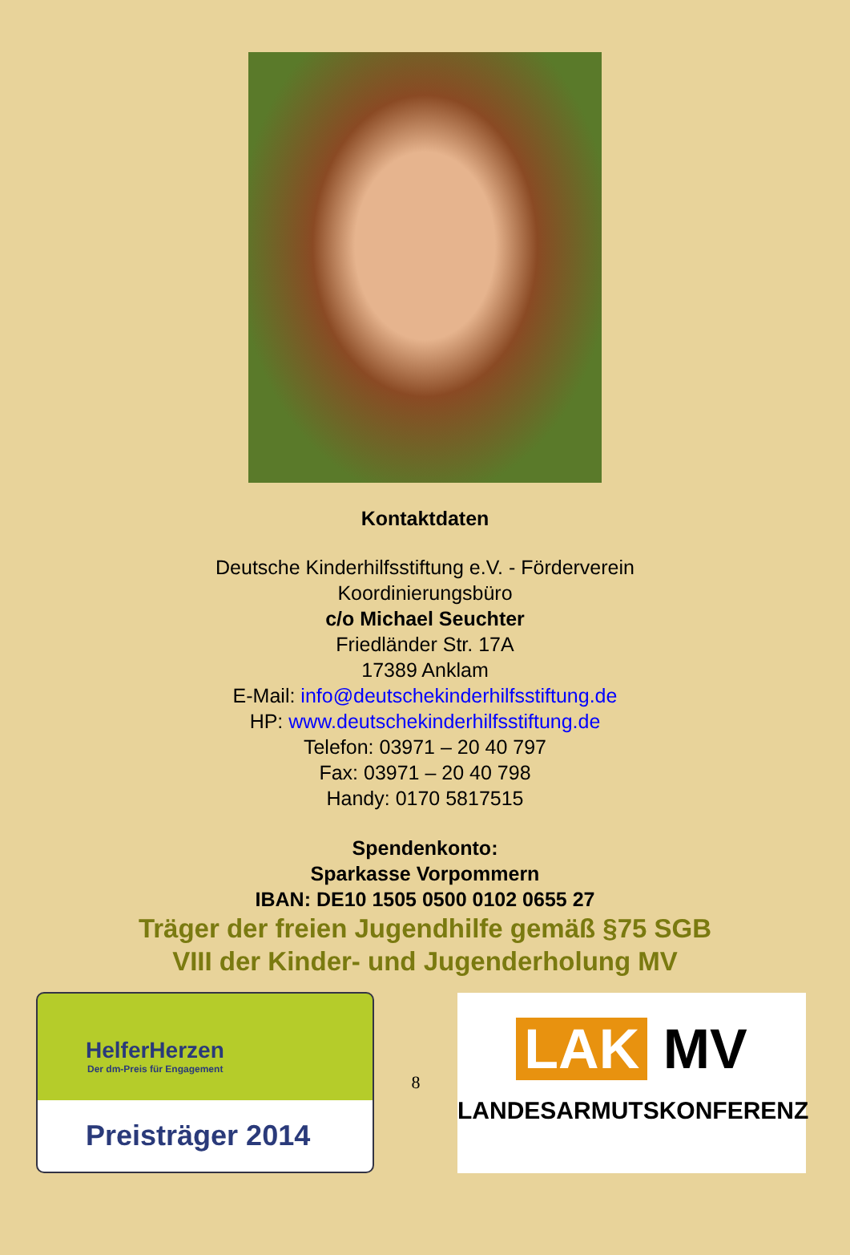Kontaktdaten
Deutsche Kinderhilfsstiftung e.V. - Förderverein
Koordinierungsbüro
c/o Michael Seuchter
Friedländer Str. 17A
17389 Anklam
E-Mail: info@deutschekinderhilfsstiftung.de
HP: www.deutschekinderhilfsstiftung.de
Telefon: 03971 – 20 40 797
Fax: 03971 – 20 40 798
Handy: 0170 5817515
Spendenkonto:
Sparkasse Vorpommern
IBAN: DE10 1505 0500 0102 0655 27
Träger der freien Jugendhilfe gemäß §75 SGB
VIII der Kinder- und Jugenderholung MV
HelferHerzen
Der dm-Preis für Engagement
Preisträger 2014
8
LAK MV
LANDESARMUTSKONFERENZ